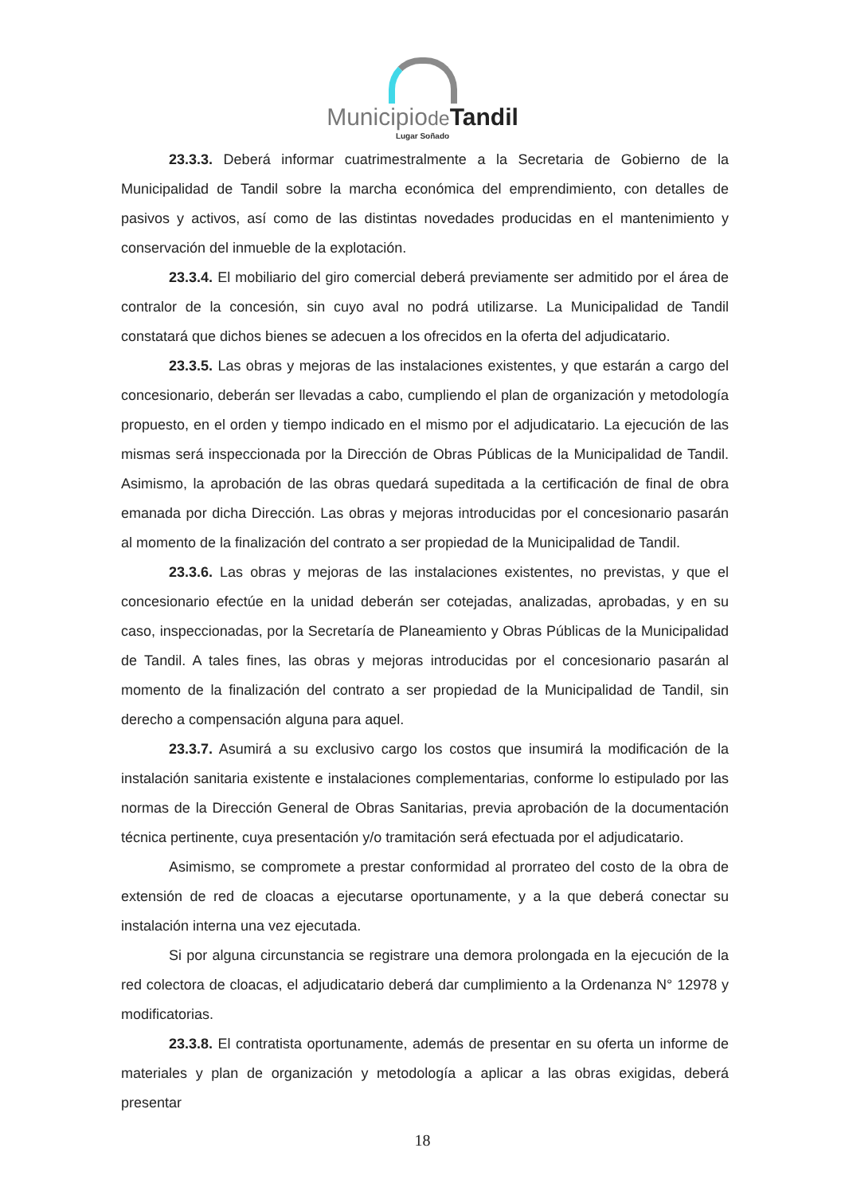Municipiode Tandil
Lugar Soñado
23.3.3. Deberá informar cuatrimestralmente a la Secretaria de Gobierno de la Municipalidad de Tandil sobre la marcha económica del emprendimiento, con detalles de pasivos y activos, así como de las distintas novedades producidas en el mantenimiento y conservación del inmueble de la explotación.
23.3.4. El mobiliario del giro comercial deberá previamente ser admitido por el área de contralor de la concesión, sin cuyo aval no podrá utilizarse. La Municipalidad de Tandil constatará que dichos bienes se adecuen a los ofrecidos en la oferta del adjudicatario.
23.3.5. Las obras y mejoras de las instalaciones existentes, y que estarán a cargo del concesionario, deberán ser llevadas a cabo, cumpliendo el plan de organización y metodología propuesto, en el orden y tiempo indicado en el mismo por el adjudicatario. La ejecución de las mismas será inspeccionada por la Dirección de Obras Públicas de la Municipalidad de Tandil. Asimismo, la aprobación de las obras quedará supeditada a la certificación de final de obra emanada por dicha Dirección. Las obras y mejoras introducidas por el concesionario pasarán al momento de la finalización del contrato a ser propiedad de la Municipalidad de Tandil.
23.3.6. Las obras y mejoras de las instalaciones existentes, no previstas, y que el concesionario efectúe en la unidad deberán ser cotejadas, analizadas, aprobadas, y en su caso, inspeccionadas, por la Secretaría de Planeamiento y Obras Públicas de la Municipalidad de Tandil. A tales fines, las obras y mejoras introducidas por el concesionario pasarán al momento de la finalización del contrato a ser propiedad de la Municipalidad de Tandil, sin derecho a compensación alguna para aquel.
23.3.7. Asumirá a su exclusivo cargo los costos que insumirá la modificación de la instalación sanitaria existente e instalaciones complementarias, conforme lo estipulado por las normas de la Dirección General de Obras Sanitarias, previa aprobación de la documentación técnica pertinente, cuya presentación y/o tramitación será efectuada por el adjudicatario.
Asimismo, se compromete a prestar conformidad al prorrateo del costo de la obra de extensión de red de cloacas a ejecutarse oportunamente, y a la que deberá conectar su instalación interna una vez ejecutada.
Si por alguna circunstancia se registrare una demora prolongada en la ejecución de la red colectora de cloacas, el adjudicatario deberá dar cumplimiento a la Ordenanza N° 12978 y modificatorias.
23.3.8. El contratista oportunamente, además de presentar en su oferta un informe de materiales y plan de organización y metodología a aplicar a las obras exigidas, deberá presentar
18